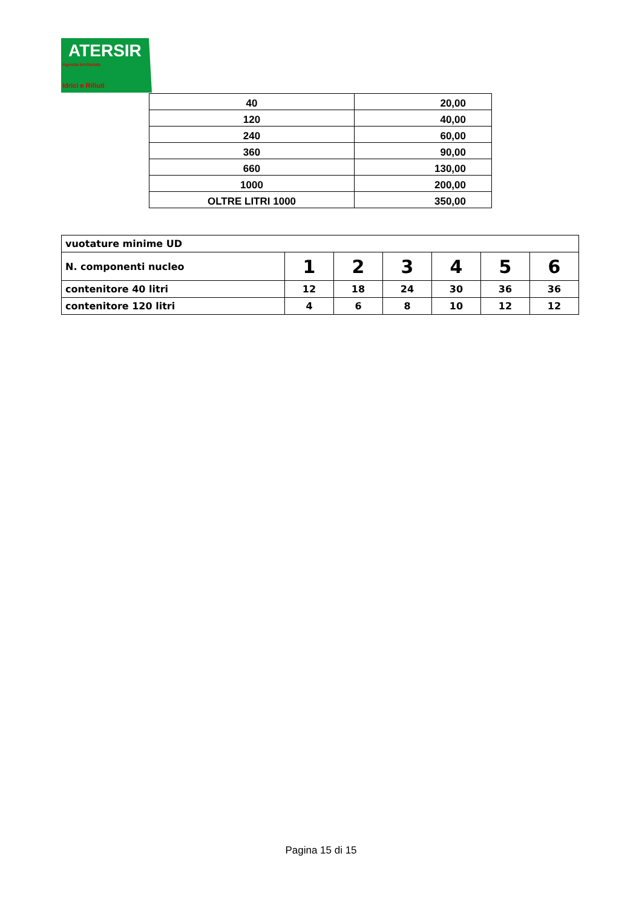ATERSIR
Agenzia territoriale
Idrici e Rifiuti
| 40 | 20,00 |
| 120 | 40,00 |
| 240 | 60,00 |
| 360 | 90,00 |
| 660 | 130,00 |
| 1000 | 200,00 |
| OLTRE LITRI 1000 | 350,00 |
| vuotature minime UD | | | | | | |
| N. componenti nucleo | 1 | 2 | 3 | 4 | 5 | 6 |
| contenitore 40 litri | 12 | 18 | 24 | 30 | 36 | 36 |
| contenitore 120 litri | 4 | 6 | 8 | 10 | 12 | 12 |
Pagina 15 di 15